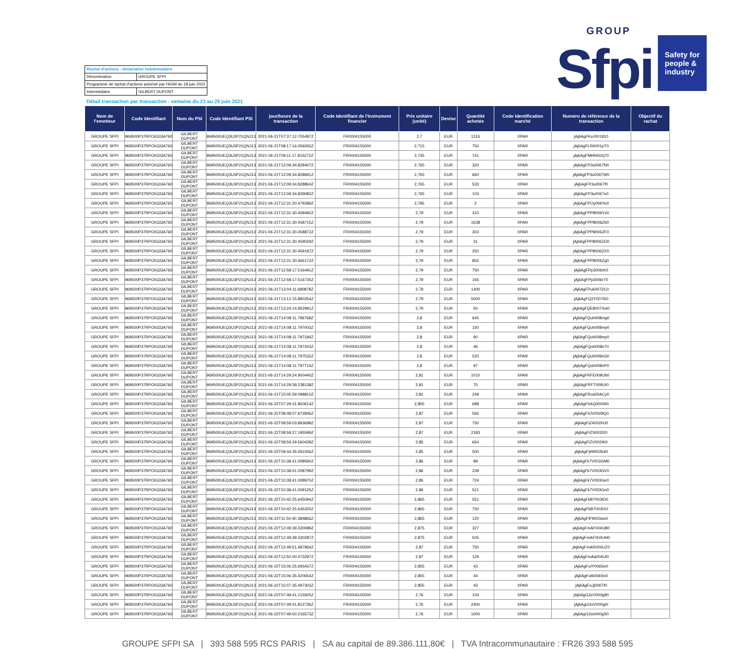| Rachat d'actions - déclaration hebdomadaire | |
| Dénomination | GROUPE SFPI |
| Programme de rachat d'actions autorisé par l'AGM du 18 juin 2021 | |
| Intermédiaire | GILBERT DUPONT |
GROUP
Sfpi
Safety for
people &
industry
Détail transaction par transaction - semaine du 21 au 25 juin 2021
| Nom de l'emetteur | Code Identifiant | Nom du PSI | Code Identifiant PSI | jour/heure de la transaction | Code Identifiant de l'instrument financier | Prix unitaire (unité) | Devise | Quantité achetée | Code Identification marché | Numéro de référence de la transaction | Objectif du rachat |
| --- | --- | --- | --- | --- | --- | --- | --- | --- | --- | --- | --- |
| GROUPE SFPI | 969500P37RPOIG33A760 | GILBERT DUPONT | 969500UEQ3U3P21QNJ13 | 2021-06-21T07:37:12.705497Z | FR0004155000 | 2,7 | EUR | 1315 | XPAR | jAj6AgFKoJ001810 | |
| GROUPE SFPI | 969500P37RPOIG33A760 | GILBERT DUPONT | 969500UEQ3U3P21QNJ13 | 2021-06-21T08:17:16.059265Z | FR0004155000 | 2,715 | EUR | 750 | XPAR | jAj6AgFLR6001pT0 | |
| GROUPE SFPI | 969500P37RPOIG33A760 | GILBERT DUPONT | 969500UEQ3U3P21QNJ13 | 2021-06-21T09:11:17.815272Z | FR0004155000 | 2,745 | EUR | 741 | XPAR | jAj6AgFMHN002j70 | |
| GROUPE SFPI | 969500P37RPOIG33A760 | GILBERT DUPONT | 969500UEQ3U3P21QNJ13 | 2021-06-21T12:09:34.828407Z | FR0004155000 | 2,765 | EUR | 320 | XPAR | jAj6AgFP3u0067N0 | |
| GROUPE SFPI | 969500P37RPOIG33A760 | GILBERT DUPONT | 969500UEQ3U3P21QNJ13 | 2021-06-21T12:09:34.828691Z | FR0004155000 | 2,765 | EUR | 660 | XPAR | jAj6AgFP3u0067W0 | |
| GROUPE SFPI | 969500P37RPOIG33A760 | GILBERT DUPONT | 969500UEQ3U3P21QNJ13 | 2021-06-21T12:09:34.828864Z | FR0004155000 | 2,765 | EUR | 533 | XPAR | jAj6AgFP3u0067f0 | |
| GROUPE SFPI | 969500P37RPOIG33A760 | GILBERT DUPONT | 969500UEQ3U3P21QNJ13 | 2021-06-21T12:09:34.829082Z | FR0004155000 | 2,765 | EUR | 103 | XPAR | jAj6AgFP3u0067o0 | |
| GROUPE SFPI | 969500P37RPOIG33A760 | GILBERT DUPONT | 969500UEQ3U3P21QNJ13 | 2021-06-21T12:31:20.479289Z | FR0004155000 | 2,795 | EUR | 2 | XPAR | jAj6AgFPOy006Yo0 | |
| GROUPE SFPI | 969500P37RPOIG33A760 | GILBERT DUPONT | 969500UEQ3U3P21QNJ13 | 2021-06-21T12:31:30.458492Z | FR0004155000 | 2,79 | EUR | 310 | XPAR | jAj6AgFPP8006Yx0 | |
| GROUPE SFPI | 969500P37RPOIG33A760 | GILBERT DUPONT | 969500UEQ3U3P21QNJ13 | 2021-06-21T12:31:30.458715Z | FR0004155000 | 2,79 | EUR | 1638 | XPAR | jAj6AgFPP8006Z60 | |
| GROUPE SFPI | 969500P37RPOIG33A760 | GILBERT DUPONT | 969500UEQ3U3P21QNJ13 | 2021-06-21T12:31:30.458872Z | FR0004155000 | 2,79 | EUR | 303 | XPAR | jAj6AgFPP8006ZF0 | |
| GROUPE SFPI | 969500P37RPOIG33A760 | GILBERT DUPONT | 969500UEQ3U3P21QNJ13 | 2021-06-21T12:31:30.459029Z | FR0004155000 | 2,79 | EUR | 31 | XPAR | jAj6AgFPP8006ZO0 | |
| GROUPE SFPI | 969500P37RPOIG33A760 | GILBERT DUPONT | 969500UEQ3U3P21QNJ13 | 2021-06-21T12:31:30.459197Z | FR0004155000 | 2,79 | EUR | 250 | XPAR | jAj6AgFPP8006ZX0 | |
| GROUPE SFPI | 969500P37RPOIG33A760 | GILBERT DUPONT | 969500UEQ3U3P21QNJ13 | 2021-06-21T12:31:30.466172Z | FR0004155000 | 2,79 | EUR | 852 | XPAR | jAj6AgFPP8006Zg0 | |
| GROUPE SFPI | 969500P37RPOIG33A760 | GILBERT DUPONT | 969500UEQ3U3P21QNJ13 | 2021-06-21T12:58:17.516491Z | FR0004155000 | 2,79 | EUR | 750 | XPAR | jAj6AgFPp3006rK0 | |
| GROUPE SFPI | 969500P37RPOIG33A760 | GILBERT DUPONT | 969500UEQ3U3P21QNJ13 | 2021-06-21T12:58:17.516735Z | FR0004155000 | 2,79 | EUR | 155 | XPAR | jAj6AgFPp3006rT0 | |
| GROUPE SFPI | 969500P37RPOIG33A760 | GILBERT DUPONT | 969500UEQ3U3P21QNJ13 | 2021-06-21T13:04:11.680878Z | FR0004155000 | 2,79 | EUR | 1400 | XPAR | jAj6AgFPuk0072C0 | |
| GROUPE SFPI | 969500P37RPOIG33A760 | GILBERT DUPONT | 969500UEQ3U3P21QNJ13 | 2021-06-21T13:12:15.890254Z | FR0004155000 | 2,79 | EUR | 5000 | XPAR | jAj6AgFQ2Y007I50 | |
| GROUPE SFPI | 969500P37RPOIG33A760 | GILBERT DUPONT | 969500UEQ3U3P21QNJ13 | 2021-06-21T13:24:14.952991Z | FR0004155000 | 2,79 | EUR | 50 | XPAR | jAj6AgFQE8007Xw0 | |
| GROUPE SFPI | 969500P37RPOIG33A760 | GILBERT DUPONT | 969500UEQ3U3P21QNJ13 | 2021-06-21T14:08:11.796768Z | FR0004155000 | 2,8 | EUR | 645 | XPAR | jAj6AgFQuh008mg0 | |
| GROUPE SFPI | 969500P37RPOIG33A760 | GILBERT DUPONT | 969500UEQ3U3P21QNJ13 | 2021-06-21T14:08:11.797003Z | FR0004155000 | 2,8 | EUR | 150 | XPAR | jAj6AgFQuh008mp0 | |
| GROUPE SFPI | 969500P37RPOIG33A760 | GILBERT DUPONT | 969500UEQ3U3P21QNJ13 | 2021-06-21T14:08:11.797184Z | FR0004155000 | 2,8 | EUR | 90 | XPAR | jAj6AgFQuh008my0 | |
| GROUPE SFPI | 969500P37RPOIG33A760 | GILBERT DUPONT | 969500UEQ3U3P21QNJ13 | 2021-06-21T14:08:11.797343Z | FR0004155000 | 2,8 | EUR | 46 | XPAR | jAj6AgFQuh008n70 | |
| GROUPE SFPI | 969500P37RPOIG33A760 | GILBERT DUPONT | 969500UEQ3U3P21QNJ13 | 2021-06-21T14:08:11.797532Z | FR0004155000 | 2,8 | EUR | 520 | XPAR | jAj6AgFQuh008nG0 | |
| GROUPE SFPI | 969500P37RPOIG33A760 | GILBERT DUPONT | 969500UEQ3U3P21QNJ13 | 2021-06-21T14:08:11.797714Z | FR0004155000 | 2,8 | EUR | 97 | XPAR | jAj6AgFQuh008nP0 | |
| GROUPE SFPI | 969500P37RPOIG33A760 | GILBERT DUPONT | 969500UEQ3U3P21QNJ13 | 2021-06-21T14:29:24.950440Z | FR0004155000 | 2,81 | EUR | 1010 | XPAR | jAj6AgFRFE009Ub0 | |
| GROUPE SFPI | 969500P37RPOIG33A760 | GILBERT DUPONT | 969500UEQ3U3P21QNJ13 | 2021-06-21T14:29:39.238138Z | FR0004155000 | 2,81 | EUR | 75 | XPAR | jAj6AgFRFT009UI0 | |
| GROUPE SFPI | 969500P37RPOIG33A760 | GILBERT DUPONT | 969500UEQ3U3P21QNJ13 | 2021-06-21T15:05:59.098810Z | FR0004155000 | 2,81 | EUR | 249 | XPAR | jAj6AgFRoa00ACy0 | |
| GROUPE SFPI | 969500P37RPOIG33A760 | GILBERT DUPONT | 969500UEQ3U3P21QNJ13 | 2021-06-22T07:29:31.850614Z | FR0004155000 | 2,855 | EUR | 698 | XPAR | jAj6AgFhAQ000IN0 | |
| GROUPE SFPI | 969500P37RPOIG33A760 | GILBERT DUPONT | 969500UEQ3U3P21QNJ13 | 2021-06-22T08:48:07.972846Z | FR0004155000 | 2,87 | EUR | 565 | XPAR | jAj6AgFiOV0028Q0 | |
| GROUPE SFPI | 969500P37RPOIG33A760 | GILBERT DUPONT | 969500UEQ3U3P21QNJ13 | 2021-06-22T08:59:03.893698Z | FR0004155000 | 2,87 | EUR | 750 | XPAR | jAj6AgFiZ4002HJ0 | |
| GROUPE SFPI | 969500P37RPOIG33A760 | GILBERT DUPONT | 969500UEQ3U3P21QNJ13 | 2021-06-22T08:59:27.195599Z | FR0004155000 | 2,87 | EUR | 2183 | XPAR | jAj6AgFiZS002I20 | |
| GROUPE SFPI | 969500P37RPOIG33A760 | GILBERT DUPONT | 969500UEQ3U3P21QNJ13 | 2021-06-22T08:59:29.560439Z | FR0004155000 | 2,85 | EUR | 664 | XPAR | jAj6AgFiZV002IK0 | |
| GROUPE SFPI | 969500P37RPOIG33A760 | GILBERT DUPONT | 969500UEQ3U3P21QNJ13 | 2021-06-22T09:44:35.591556Z | FR0004155000 | 2,85 | EUR | 500 | XPAR | jAj6AgFjH9002k40 | |
| GROUPE SFPI | 969500P37RPOIG33A760 | GILBERT DUPONT | 969500UEQ3U3P21QNJ13 | 2021-06-22T10:38:41.008590Z | FR0004155000 | 2,86 | EUR | 99 | XPAR | jAj6AgFk7V003GM0 | |
| GROUPE SFPI | 969500P37RPOIG33A760 | GILBERT DUPONT | 969500UEQ3U3P21QNJ13 | 2021-06-22T10:38:41.008799Z | FR0004155000 | 2,86 | EUR | 239 | XPAR | jAj6AgFk7V003GV0 | |
| GROUPE SFPI | 969500P37RPOIG33A760 | GILBERT DUPONT | 969500UEQ3U3P21QNJ13 | 2021-06-22T10:38:41.008970Z | FR0004155000 | 2,86 | EUR | 724 | XPAR | jAj6AgFk7V003Ge0 | |
| GROUPE SFPI | 969500P37RPOIG33A760 | GILBERT DUPONT | 969500UEQ3U3P21QNJ13 | 2021-06-22T10:38:41.009125Z | FR0004155000 | 2,86 | EUR | 521 | XPAR | jAj6AgFk7V003Gn0 | |
| GROUPE SFPI | 969500P37RPOIG33A760 | GILBERT DUPONT | 969500UEQ3U3P21QNJ13 | 2021-06-22T10:42:25.645094Z | FR0004155000 | 2,865 | EUR | 551 | XPAR | jAj6AgFkB7003IO0 | |
| GROUPE SFPI | 969500P37RPOIG33A760 | GILBERT DUPONT | 969500UEQ3U3P21QNJ13 | 2021-06-22T10:42:25.645320Z | FR0004155000 | 2,865 | EUR | 750 | XPAR | jAj6AgFkB7003IX0 | |
| GROUPE SFPI | 969500P37RPOIG33A760 | GILBERT DUPONT | 969500UEQ3U3P21QNJ13 | 2021-06-22T11:50:40.384866Z | FR0004155000 | 2,865 | EUR | 120 | XPAR | jAj6AgFlF9003wx0 | |
| GROUPE SFPI | 969500P37RPOIG33A760 | GILBERT DUPONT | 969500UEQ3U3P21QNJ13 | 2021-06-22T12:49:39.330089Z | FR0004155000 | 2,875 | EUR | 327 | XPAR | jAj6AgFmAF004U80 | |
| GROUPE SFPI | 969500P37RPOIG33A760 | GILBERT DUPONT | 969500UEQ3U3P21QNJ13 | 2021-06-22T12:49:39.330287Z | FR0004155000 | 2,875 | EUR | 505 | XPAR | jAj6AgFmAF004UH0 | |
| GROUPE SFPI | 969500P37RPOIG33A760 | GILBERT DUPONT | 969500UEQ3U3P21QNJ13 | 2021-06-22T12:49:51.487964Z | FR0004155000 | 2,87 | EUR | 750 | XPAR | jAj6AgFmAR004UZ0 | |
| GROUPE SFPI | 969500P37RPOIG33A760 | GILBERT DUPONT | 969500UEQ3U3P21QNJ13 | 2021-06-22T12:50:00.473297Z | FR0004155000 | 2,87 | EUR | 129 | XPAR | jAj6AgFmAa004Ui0 | |
| GROUPE SFPI | 969500P37RPOIG33A760 | GILBERT DUPONT | 969500UEQ3U3P21QNJ13 | 2021-06-22T15:06:25.693437Z | FR0004155000 | 2,855 | EUR | 43 | XPAR | jAj6AgFoIY006Se0 | |
| GROUPE SFPI | 969500P37RPOIG33A760 | GILBERT DUPONT | 969500UEQ3U3P21QNJ13 | 2021-06-22T15:06:35.420654Z | FR0004155000 | 2,855 | EUR | 44 | XPAR | jAj6AgFoIk006Sn0 | |
| GROUPE SFPI | 969500P37RPOIG33A760 | GILBERT DUPONT | 969500UEQ3U3P21QNJ13 | 2021-06-22T15:07:35.497303Z | FR0004155000 | 2,855 | EUR | 43 | XPAR | jAj6AgFoJj006Tf0 | |
| GROUPE SFPI | 969500P37RPOIG33A760 | GILBERT DUPONT | 969500UEQ3U3P21QNJ13 | 2021-06-23T07:49:41.215925Z | FR0004155000 | 2,76 | EUR | 100 | XPAR | jAj6AgG3xV000g90 | |
| GROUPE SFPI | 969500P37RPOIG33A760 | GILBERT DUPONT | 969500UEQ3U3P21QNJ13 | 2021-06-23T07:49:41.812736Z | FR0004155000 | 2,76 | EUR | 2400 | XPAR | jAj6AgG3xV000gI0 | |
| GROUPE SFPI | 969500P37RPOIG33A760 | GILBERT DUPONT | 969500UEQ3U3P21QNJ13 | 2021-06-23T07:49:50.216573Z | FR0004155000 | 2,76 | EUR | 1000 | XPAR | jAj6AgG3xe000gS0 | |
GROUPE SFPI SA | 393 588 595 RCS PARIS | SA au capital de 89.386.111,80€ | TVA Intracommunautaire : FR26 393 588 595